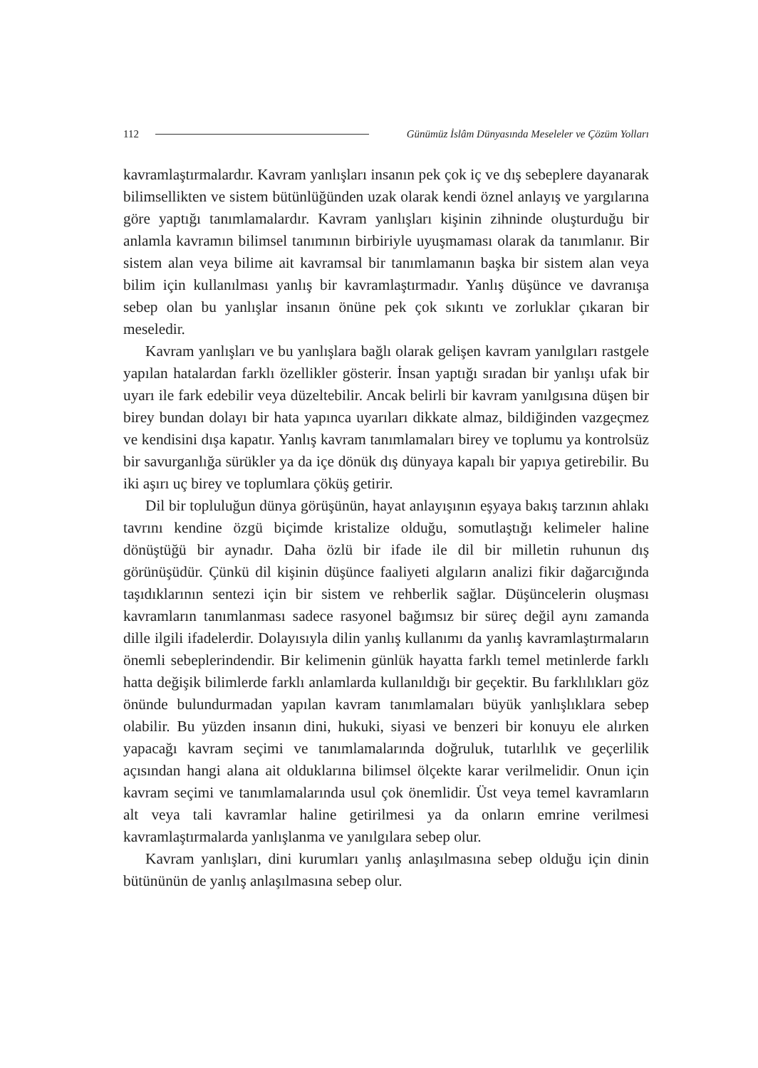112 Günümüz İslâm Dünyasında Meseleler ve Çözüm Yolları
kavramlaştırmalardır. Kavram yanlışları insanın pek çok iç ve dış sebeplere dayanarak bilimsellikten ve sistem bütünlüğünden uzak olarak kendi öznel anlayış ve yargılarına göre yaptığı tanımlamalardır. Kavram yanlışları kişinin zihninde oluşturduğu bir anlamla kavramın bilimsel tanımının birbiriyle uyuşmaması olarak da tanımlanır. Bir sistem alan veya bilime ait kavramsal bir tanımlamanın başka bir sistem alan veya bilim için kullanılması yanlış bir kavramlaştırmadır. Yanlış düşünce ve davranışa sebep olan bu yanlışlar insanın önüne pek çok sıkıntı ve zorluklar çıkaran bir meseledir.
Kavram yanlışları ve bu yanlışlara bağlı olarak gelişen kavram yanılgıları rastgele yapılan hatalardan farklı özellikler gösterir. İnsan yaptığı sıradan bir yanlışı ufak bir uyarı ile fark edebilir veya düzeltebilir. Ancak belirli bir kavram yanılgısına düşen bir birey bundan dolayı bir hata yapınca uyarıları dikkate almaz, bildiğinden vazgeçmez ve kendisini dışa kapatır. Yanlış kavram tanımlamaları birey ve toplumu ya kontrolsüz bir savurganlığa sürükler ya da içe dönük dış dünyaya kapalı bir yapıya getirebilir. Bu iki aşırı uç birey ve toplumlara çöküş getirir.
Dil bir topluluğun dünya görüşünün, hayat anlayışının eşyaya bakış tarzının ahlakı tavrını kendine özgü biçimde kristalize olduğu, somutlaştığı kelimeler haline dönüştüğü bir aynadır. Daha özlü bir ifade ile dil bir milletin ruhunun dış görünüşüdür. Çünkü dil kişinin düşünce faaliyeti algıların analizi fikir dağarcığında taşıdıklarının sentezi için bir sistem ve rehberlik sağlar. Düşüncelerin oluşması kavramların tanımlanması sadece rasyonel bağımsız bir süreç değil aynı zamanda dille ilgili ifadelerdir. Dolayısıyla dilin yanlış kullanımı da yanlış kavramlaştırmaların önemli sebeplerindendir. Bir kelimenin günlük hayatta farklı temel metinlerde farklı hatta değişik bilimlerde farklı anlamlarda kullanıldığı bir geçektir. Bu farklılıkları göz önünde bulundurmadan yapılan kavram tanımlamaları büyük yanlışlıklara sebep olabilir. Bu yüzden insanın dini, hukuki, siyasi ve benzeri bir konuyu ele alırken yapacağı kavram seçimi ve tanımlamalarında doğruluk, tutarlılık ve geçerlilik açısından hangi alana ait olduklarına bilimsel ölçekte karar verilmelidir. Onun için kavram seçimi ve tanımlamalarında usul çok önemlidir. Üst veya temel kavramların alt veya tali kavramlar haline getirilmesi ya da onların emrine verilmesi kavramlaştırmalarda yanlışlanma ve yanılgılara sebep olur.
Kavram yanlışları, dini kurumları yanlış anlaşılmasına sebep olduğu için dinin bütününün de yanlış anlaşılmasına sebep olur.